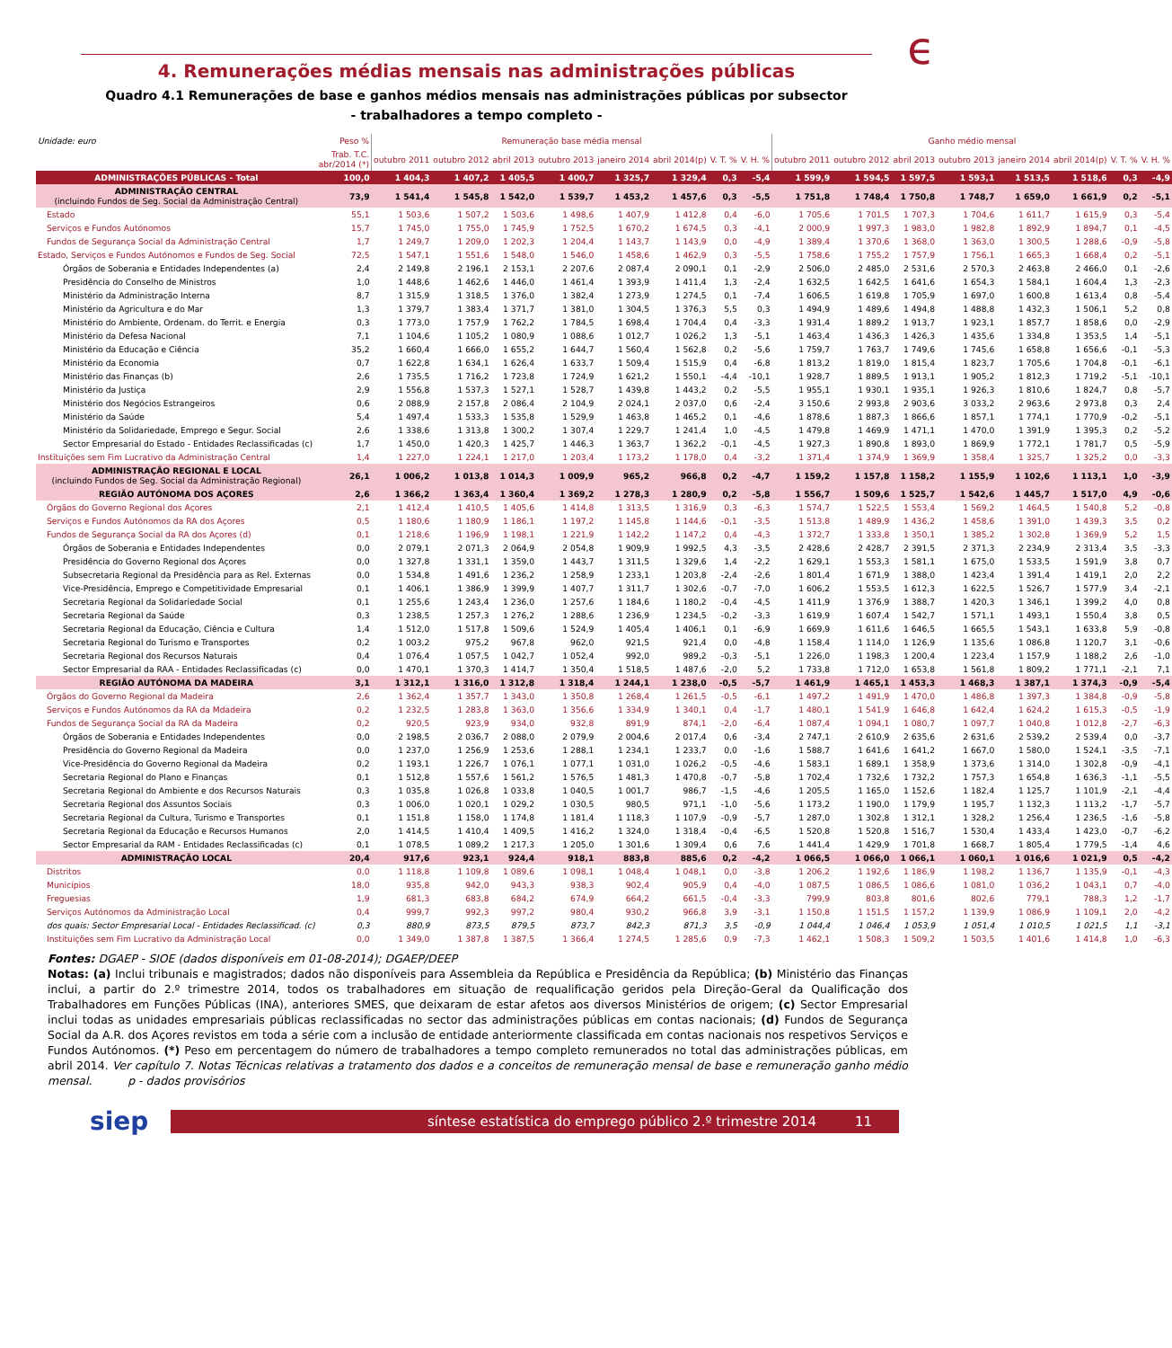ϵ
4. Remunerações médias mensais nas administrações públicas
Quadro 4.1 Remunerações de base e ganhos médios mensais nas administrações públicas por subsector
- trabalhadores a tempo completo -
| Unidade: euro | Peso % | Remuneração base média mensal | | | | | | | | Ganho médio mensal | | | | | | | |
| --- | --- | --- | --- | --- | --- | --- | --- | --- | --- | --- | --- | --- | --- | --- | --- | --- | --- |
| | Trab. T.C. abr/2014 (*) | outubro 2011 | outubro 2012 | abril 2013 | outubro 2013 | janeiro 2014 | abril 2014(p) | V. T. % | V. H. % | outubro 2011 | outubro 2012 | abril 2013 | outubro 2013 | janeiro 2014 | abril 2014(p) | V. T. % | V. H. % |
| ADMINISTRAÇÕES PÚBLICAS - Total | 100,0 | 1 404,3 | 1 407,2 | 1 405,5 | 1 400,7 | 1 325,7 | 1 329,4 | 0,3 | -5,4 | 1 599,9 | 1 594,5 | 1 597,5 | 1 593,1 | 1 513,5 | 1 518,6 | 0,3 | -4,9 |
| ADMINISTRAÇÃO CENTRAL (incluindo Fundos de Seg. Social da Administração Central) | 73,9 | 1 541,4 | 1 545,8 | 1 542,0 | 1 539,7 | 1 453,2 | 1 457,6 | 0,3 | -5,5 | 1 751,8 | 1 748,4 | 1 750,8 | 1 748,7 | 1 659,0 | 1 661,9 | 0,2 | -5,1 |
| Estado | 55,1 | 1 503,6 | 1 507,2 | 1 503,6 | 1 498,6 | 1 407,9 | 1 412,8 | 0,4 | -6,0 | 1 705,6 | 1 701,5 | 1 707,3 | 1 704,6 | 1 611,7 | 1 615,9 | 0,3 | -5,4 |
| Serviços e Fundos Autónomos | 15,7 | 1 745,0 | 1 755,0 | 1 745,9 | 1 752,5 | 1 670,2 | 1 674,5 | 0,3 | -4,1 | 2 000,9 | 1 997,3 | 1 983,0 | 1 982,8 | 1 892,9 | 1 894,7 | 0,1 | -4,5 |
| Fundos de Segurança Social da Administração Central | 1,7 | 1 249,7 | 1 209,0 | 1 202,3 | 1 204,4 | 1 143,7 | 1 143,9 | 0,0 | -4,9 | 1 389,4 | 1 370,6 | 1 368,0 | 1 363,0 | 1 300,5 | 1 288,6 | -0,9 | -5,8 |
| Estado, Serviços e Fundos Autónomos e Fundos de Seg. Social | 72,5 | 1 547,1 | 1 551,6 | 1 548,0 | 1 546,0 | 1 458,6 | 1 462,9 | 0,3 | -5,5 | 1 758,6 | 1 755,2 | 1 757,9 | 1 756,1 | 1 665,3 | 1 668,4 | 0,2 | -5,1 |
| Órgãos de Soberania e Entidades Independentes (a) | 2,4 | 2 149,8 | 2 196,1 | 2 153,1 | 2 207,6 | 2 087,4 | 2 090,1 | 0,1 | -2,9 | 2 506,0 | 2 485,0 | 2 531,6 | 2 570,3 | 2 463,8 | 2 466,0 | 0,1 | -2,6 |
| Presidência do Conselho de Ministros | 1,0 | 1 448,6 | 1 462,6 | 1 446,0 | 1 461,4 | 1 393,9 | 1 411,4 | 1,3 | -2,4 | 1 632,5 | 1 642,5 | 1 641,6 | 1 654,3 | 1 584,1 | 1 604,4 | 1,3 | -2,3 |
| Ministério da Administração Interna | 8,7 | 1 315,9 | 1 318,5 | 1 376,0 | 1 382,4 | 1 273,9 | 1 274,5 | 0,1 | -7,4 | 1 606,5 | 1 619,8 | 1 705,9 | 1 697,0 | 1 600,8 | 1 613,4 | 0,8 | -5,4 |
| Ministério da Agricultura e do Mar | 1,3 | 1 379,7 | 1 383,4 | 1 371,7 | 1 381,0 | 1 304,5 | 1 376,3 | 5,5 | 0,3 | 1 494,9 | 1 489,6 | 1 494,8 | 1 488,8 | 1 432,3 | 1 506,1 | 5,2 | 0,8 |
| Ministério do Ambiente, Ordenam. do Territ. e Energia | 0,3 | 1 773,0 | 1 757,9 | 1 762,2 | 1 784,5 | 1 698,4 | 1 704,4 | 0,4 | -3,3 | 1 931,4 | 1 889,2 | 1 913,7 | 1 923,1 | 1 857,7 | 1 858,6 | 0,0 | -2,9 |
| Ministério da Defesa Nacional | 7,1 | 1 104,6 | 1 105,2 | 1 080,9 | 1 088,6 | 1 012,7 | 1 026,2 | 1,3 | -5,1 | 1 463,4 | 1 436,3 | 1 426,3 | 1 435,6 | 1 334,8 | 1 353,5 | 1,4 | -5,1 |
| Ministério da Educação e Ciência | 35,2 | 1 660,4 | 1 666,0 | 1 655,2 | 1 644,7 | 1 560,4 | 1 562,8 | 0,2 | -5,6 | 1 759,7 | 1 763,7 | 1 749,6 | 1 745,6 | 1 658,8 | 1 656,6 | -0,1 | -5,3 |
| Ministério da Economia | 0,7 | 1 622,8 | 1 634,1 | 1 626,4 | 1 633,7 | 1 509,4 | 1 515,9 | 0,4 | -6,8 | 1 813,2 | 1 819,0 | 1 815,4 | 1 823,7 | 1 705,6 | 1 704,8 | -0,1 | -6,1 |
| Ministério das Finanças (b) | 2,6 | 1 735,5 | 1 716,2 | 1 723,8 | 1 724,9 | 1 621,2 | 1 550,1 | -4,4 | -10,1 | 1 928,7 | 1 889,5 | 1 913,1 | 1 905,2 | 1 812,3 | 1 719,2 | -5,1 | -10,1 |
| Ministério da Justiça | 2,9 | 1 556,8 | 1 537,3 | 1 527,1 | 1 528,7 | 1 439,8 | 1 443,2 | 0,2 | -5,5 | 1 955,1 | 1 930,1 | 1 935,1 | 1 926,3 | 1 810,6 | 1 824,7 | 0,8 | -5,7 |
| Ministério dos Negócios Estrangeiros | 0,6 | 2 088,9 | 2 157,8 | 2 086,4 | 2 104,9 | 2 024,1 | 2 037,0 | 0,6 | -2,4 | 3 150,6 | 2 993,8 | 2 903,6 | 3 033,2 | 2 963,6 | 2 973,8 | 0,3 | 2,4 |
| Ministério da Saúde | 5,4 | 1 497,4 | 1 533,3 | 1 535,8 | 1 529,9 | 1 463,8 | 1 465,2 | 0,1 | -4,6 | 1 878,6 | 1 887,3 | 1 866,6 | 1 857,1 | 1 774,1 | 1 770,9 | -0,2 | -5,1 |
| Ministério da Solidariedade, Emprego e Segur. Social | 2,6 | 1 338,6 | 1 313,8 | 1 300,2 | 1 307,4 | 1 229,7 | 1 241,4 | 1,0 | -4,5 | 1 479,8 | 1 469,9 | 1 471,1 | 1 470,0 | 1 391,9 | 1 395,3 | 0,2 | -5,2 |
| Sector Empresarial do Estado - Entidades Reclassificadas (c) | 1,7 | 1 450,0 | 1 420,3 | 1 425,7 | 1 446,3 | 1 363,7 | 1 362,2 | -0,1 | -4,5 | 1 927,3 | 1 890,8 | 1 893,0 | 1 869,9 | 1 772,1 | 1 781,7 | 0,5 | -5,9 |
| Instituições sem Fim Lucrativo da Administração Central | 1,4 | 1 227,0 | 1 224,1 | 1 217,0 | 1 203,4 | 1 173,2 | 1 178,0 | 0,4 | -3,2 | 1 371,4 | 1 374,9 | 1 369,9 | 1 358,4 | 1 325,7 | 1 325,2 | 0,0 | -3,3 |
| ADMINISTRAÇÃO REGIONAL E LOCAL (incluindo Fundos de Seg. Social da Administração Regional) | 26,1 | 1 006,2 | 1 013,8 | 1 014,3 | 1 009,9 | 965,2 | 966,8 | 0,2 | -4,7 | 1 159,2 | 1 157,8 | 1 158,2 | 1 155,9 | 1 102,6 | 1 113,1 | 1,0 | -3,9 |
| REGIÃO AUTÓNOMA DOS AÇORES | 2,6 | 1 366,2 | 1 363,4 | 1 360,4 | 1 369,2 | 1 278,3 | 1 280,9 | 0,2 | -5,8 | 1 556,7 | 1 509,6 | 1 525,7 | 1 542,6 | 1 445,7 | 1 517,0 | 4,9 | -0,6 |
| Órgãos do Governo Regional dos Açores | 2,1 | 1 412,4 | 1 410,5 | 1 405,6 | 1 414,8 | 1 313,5 | 1 316,9 | 0,3 | -6,3 | 1 574,7 | 1 522,5 | 1 553,4 | 1 569,2 | 1 464,5 | 1 540,8 | 5,2 | -0,8 |
| Serviços e Fundos Autónomos da RA dos Açores | 0,5 | 1 180,6 | 1 180,9 | 1 186,1 | 1 197,2 | 1 145,8 | 1 144,6 | -0,1 | -3,5 | 1 513,8 | 1 489,9 | 1 436,2 | 1 458,6 | 1 391,0 | 1 439,3 | 3,5 | 0,2 |
| Fundos de Segurança Social da RA dos Açores (d) | 0,1 | 1 218,6 | 1 196,9 | 1 198,1 | 1 221,9 | 1 142,2 | 1 147,2 | 0,4 | -4,3 | 1 372,7 | 1 333,8 | 1 350,1 | 1 385,2 | 1 302,8 | 1 369,9 | 5,2 | 1,5 |
| Órgãos de Soberania e Entidades Independentes | 0,0 | 2 079,1 | 2 071,3 | 2 064,9 | 2 054,8 | 1 909,9 | 1 992,5 | 4,3 | -3,5 | 2 428,6 | 2 428,7 | 2 391,5 | 2 371,3 | 2 234,9 | 2 313,4 | 3,5 | -3,3 |
| Presidência do Governo Regional dos Açores | 0,0 | 1 327,8 | 1 331,1 | 1 359,0 | 1 443,7 | 1 311,5 | 1 329,6 | 1,4 | -2,2 | 1 629,1 | 1 553,3 | 1 581,1 | 1 675,0 | 1 533,5 | 1 591,9 | 3,8 | 0,7 |
| Subsecretaria Regional da Presidência para as Rel. Externas | 0,0 | 1 534,8 | 1 491,6 | 1 236,2 | 1 258,9 | 1 233,1 | 1 203,8 | -2,4 | -2,6 | 1 801,4 | 1 671,9 | 1 388,0 | 1 423,4 | 1 391,4 | 1 419,1 | 2,0 | 2,2 |
| Vice-Presidência, Emprego e Competitividade Empresarial | 0,1 | 1 406,1 | 1 386,9 | 1 399,9 | 1 407,7 | 1 311,7 | 1 302,6 | -0,7 | -7,0 | 1 606,2 | 1 553,5 | 1 612,3 | 1 622,5 | 1 526,7 | 1 577,9 | 3,4 | -2,1 |
| Secretaria Regional da Solidariedade Social | 0,1 | 1 255,6 | 1 243,4 | 1 236,0 | 1 257,6 | 1 184,6 | 1 180,2 | -0,4 | -4,5 | 1 411,9 | 1 376,9 | 1 388,7 | 1 420,3 | 1 346,1 | 1 399,2 | 4,0 | 0,8 |
| Secretaria Regional da Saúde | 0,3 | 1 238,5 | 1 257,3 | 1 276,2 | 1 288,6 | 1 236,9 | 1 234,5 | -0,2 | -3,3 | 1 619,9 | 1 607,4 | 1 542,7 | 1 571,1 | 1 493,1 | 1 550,4 | 3,8 | 0,5 |
| Secretaria Regional da Educação, Ciência e Cultura | 1,4 | 1 512,0 | 1 517,8 | 1 509,6 | 1 524,9 | 1 405,4 | 1 406,1 | 0,1 | -6,9 | 1 669,9 | 1 611,6 | 1 646,5 | 1 665,5 | 1 543,1 | 1 633,8 | 5,9 | -0,8 |
| Secretaria Regional do Turismo e Transportes | 0,2 | 1 003,2 | 975,2 | 967,8 | 962,0 | 921,5 | 921,4 | 0,0 | -4,8 | 1 158,4 | 1 114,0 | 1 126,9 | 1 135,6 | 1 086,8 | 1 120,7 | 3,1 | -0,6 |
| Secretaria Regional dos Recursos Naturais | 0,4 | 1 076,4 | 1 057,5 | 1 042,7 | 1 052,4 | 992,0 | 989,2 | -0,3 | -5,1 | 1 226,0 | 1 198,3 | 1 200,4 | 1 223,4 | 1 157,9 | 1 188,2 | 2,6 | -1,0 |
| Sector Empresarial da RAA - Entidades Reclassificadas (c) | 0,0 | 1 470,1 | 1 370,3 | 1 414,7 | 1 350,4 | 1 518,5 | 1 487,6 | -2,0 | 5,2 | 1 733,8 | 1 712,0 | 1 653,8 | 1 561,8 | 1 809,2 | 1 771,1 | -2,1 | 7,1 |
| REGIÃO AUTÓNOMA DA MADEIRA | 3,1 | 1 312,1 | 1 316,0 | 1 312,8 | 1 318,4 | 1 244,1 | 1 238,0 | -0,5 | -5,7 | 1 461,9 | 1 465,1 | 1 453,3 | 1 468,3 | 1 387,1 | 1 374,3 | -0,9 | -5,4 |
| Órgãos do Governo Regional da Madeira | 2,6 | 1 362,4 | 1 357,7 | 1 343,0 | 1 350,8 | 1 268,4 | 1 261,5 | -0,5 | -6,1 | 1 497,2 | 1 491,9 | 1 470,0 | 1 486,8 | 1 397,3 | 1 384,8 | -0,9 | -5,8 |
| Serviços e Fundos Autónomos da RA da Mdadeira | 0,2 | 1 232,5 | 1 283,8 | 1 363,0 | 1 356,6 | 1 334,9 | 1 340,1 | 0,4 | -1,7 | 1 480,1 | 1 541,9 | 1 646,8 | 1 642,4 | 1 624,2 | 1 615,3 | -0,5 | -1,9 |
| Fundos de Segurança Social da RA da Madeira | 0,2 | 920,5 | 923,9 | 934,0 | 932,8 | 891,9 | 874,1 | -2,0 | -6,4 | 1 087,4 | 1 094,1 | 1 080,7 | 1 097,7 | 1 040,8 | 1 012,8 | -2,7 | -6,3 |
| Órgãos de Soberania e Entidades Independentes | 0,0 | 2 198,5 | 2 036,7 | 2 088,0 | 2 079,9 | 2 004,6 | 2 017,4 | 0,6 | -3,4 | 2 747,1 | 2 610,9 | 2 635,6 | 2 631,6 | 2 539,2 | 2 539,4 | 0,0 | -3,7 |
| Presidência do Governo Regional da Madeira | 0,0 | 1 237,0 | 1 256,9 | 1 253,6 | 1 288,1 | 1 234,1 | 1 233,7 | 0,0 | -1,6 | 1 588,7 | 1 641,6 | 1 641,2 | 1 667,0 | 1 580,0 | 1 524,1 | -3,5 | -7,1 |
| Vice-Presidência do Governo Regional da Madeira | 0,2 | 1 193,1 | 1 226,7 | 1 076,1 | 1 077,1 | 1 031,0 | 1 026,2 | -0,5 | -4,6 | 1 583,1 | 1 689,1 | 1 358,9 | 1 373,6 | 1 314,0 | 1 302,8 | -0,9 | -4,1 |
| Secretaria Regional do Plano e Finanças | 0,1 | 1 512,8 | 1 557,6 | 1 561,2 | 1 576,5 | 1 481,3 | 1 470,8 | -0,7 | -5,8 | 1 702,4 | 1 732,6 | 1 732,2 | 1 757,3 | 1 654,8 | 1 636,3 | -1,1 | -5,5 |
| Secretaria Regional do Ambiente e dos Recursos Naturais | 0,3 | 1 035,8 | 1 026,8 | 1 033,8 | 1 040,5 | 1 001,7 | 986,7 | -1,5 | -4,6 | 1 205,5 | 1 165,0 | 1 152,6 | 1 182,4 | 1 125,7 | 1 101,9 | -2,1 | -4,4 |
| Secretaria Regional dos Assuntos Sociais | 0,3 | 1 006,0 | 1 020,1 | 1 029,2 | 1 030,5 | 980,5 | 971,1 | -1,0 | -5,6 | 1 173,2 | 1 190,0 | 1 179,9 | 1 195,7 | 1 132,3 | 1 113,2 | -1,7 | -5,7 |
| Secretaria Regional da Cultura, Turismo e Transportes | 0,1 | 1 151,8 | 1 158,0 | 1 174,8 | 1 181,4 | 1 118,3 | 1 107,9 | -0,9 | -5,7 | 1 287,0 | 1 302,8 | 1 312,1 | 1 328,2 | 1 256,4 | 1 236,5 | -1,6 | -5,8 |
| Secretaria Regional da Educação e Recursos Humanos | 2,0 | 1 414,5 | 1 410,4 | 1 409,5 | 1 416,2 | 1 324,0 | 1 318,4 | -0,4 | -6,5 | 1 520,8 | 1 520,8 | 1 516,7 | 1 530,4 | 1 433,4 | 1 423,0 | -0,7 | -6,2 |
| Sector Empresarial da RAM - Entidades Reclassificadas (c) | 0,1 | 1 078,5 | 1 089,2 | 1 217,3 | 1 205,0 | 1 301,6 | 1 309,4 | 0,6 | 7,6 | 1 441,4 | 1 429,9 | 1 701,8 | 1 668,7 | 1 805,4 | 1 779,5 | -1,4 | 4,6 |
| ADMINISTRAÇÃO LOCAL | 20,4 | 917,6 | 923,1 | 924,4 | 918,1 | 883,8 | 885,6 | 0,2 | -4,2 | 1 066,5 | 1 066,0 | 1 066,1 | 1 060,1 | 1 016,6 | 1 021,9 | 0,5 | -4,2 |
| Distritos | 0,0 | 1 118,8 | 1 109,8 | 1 089,6 | 1 098,1 | 1 048,4 | 1 048,1 | 0,0 | -3,8 | 1 206,2 | 1 192,6 | 1 186,9 | 1 198,2 | 1 136,7 | 1 135,9 | -0,1 | -4,3 |
| Municípios | 18,0 | 935,8 | 942,0 | 943,3 | 938,3 | 902,4 | 905,9 | 0,4 | -4,0 | 1 087,5 | 1 086,5 | 1 086,6 | 1 081,0 | 1 036,2 | 1 043,1 | 0,7 | -4,0 |
| Freguesias | 1,9 | 681,3 | 683,8 | 684,2 | 674,9 | 664,2 | 661,5 | -0,4 | -3,3 | 799,9 | 803,8 | 801,6 | 802,6 | 779,1 | 788,3 | 1,2 | -1,7 |
| Serviços Autónomos da Administração Local | 0,4 | 999,7 | 992,3 | 997,2 | 980,4 | 930,2 | 966,8 | 3,9 | -3,1 | 1 150,8 | 1 151,5 | 1 157,2 | 1 139,9 | 1 086,9 | 1 109,1 | 2,0 | -4,2 |
| dos quais: Sector Empresarial Local - Entidades Reclassificad. (c) | 0,3 | 880,9 | 873,5 | 879,5 | 873,7 | 842,3 | 871,3 | 3,5 | -0,9 | 1 044,4 | 1 046,4 | 1 053,9 | 1 051,4 | 1 010,5 | 1 021,5 | 1,1 | -3,1 |
| Instituições sem Fim Lucrativo da Administração Local | 0,0 | 1 349,0 | 1 387,8 | 1 387,5 | 1 366,4 | 1 274,5 | 1 285,6 | 0,9 | -7,3 | 1 462,1 | 1 508,3 | 1 509,2 | 1 503,5 | 1 401,6 | 1 414,8 | 1,0 | -6,3 |
Fontes: DGAEP - SIOE (dados disponíveis em 01-08-2014); DGAEP/DEEP
Notas: (a) Inclui tribunais e magistrados; dados não disponíveis para Assembleia da República e Presidência da República; (b) Ministério das Finanças inclui, a partir do 2.º trimestre 2014, todos os trabalhadores em situação de requalificação geridos pela Direção-Geral da Qualificação dos Trabalhadores em Funções Públicas (INA), anteriores SMES, que deixaram de estar afetos aos diversos Ministérios de origem; (c) Sector Empresarial inclui todas as unidades empresariais públicas reclassificadas no sector das administrações públicas em contas nacionais; (d) Fundos de Segurança Social da A.R. dos Açores revistos em toda a série com a inclusão de entidade anteriormente classificada em contas nacionais nos respetivos Serviços e Fundos Autónomos. (*) Peso em percentagem do número de trabalhadores a tempo completo remunerados no total das administrações públicas, em abril 2014. Ver capítulo 7. Notas Técnicas relativas a tratamento dos dados e a conceitos de remuneração mensal de base e remuneração ganho médio mensal. p - dados provisórios
siep
síntese estatística do emprego público 2.º trimestre 2014 11